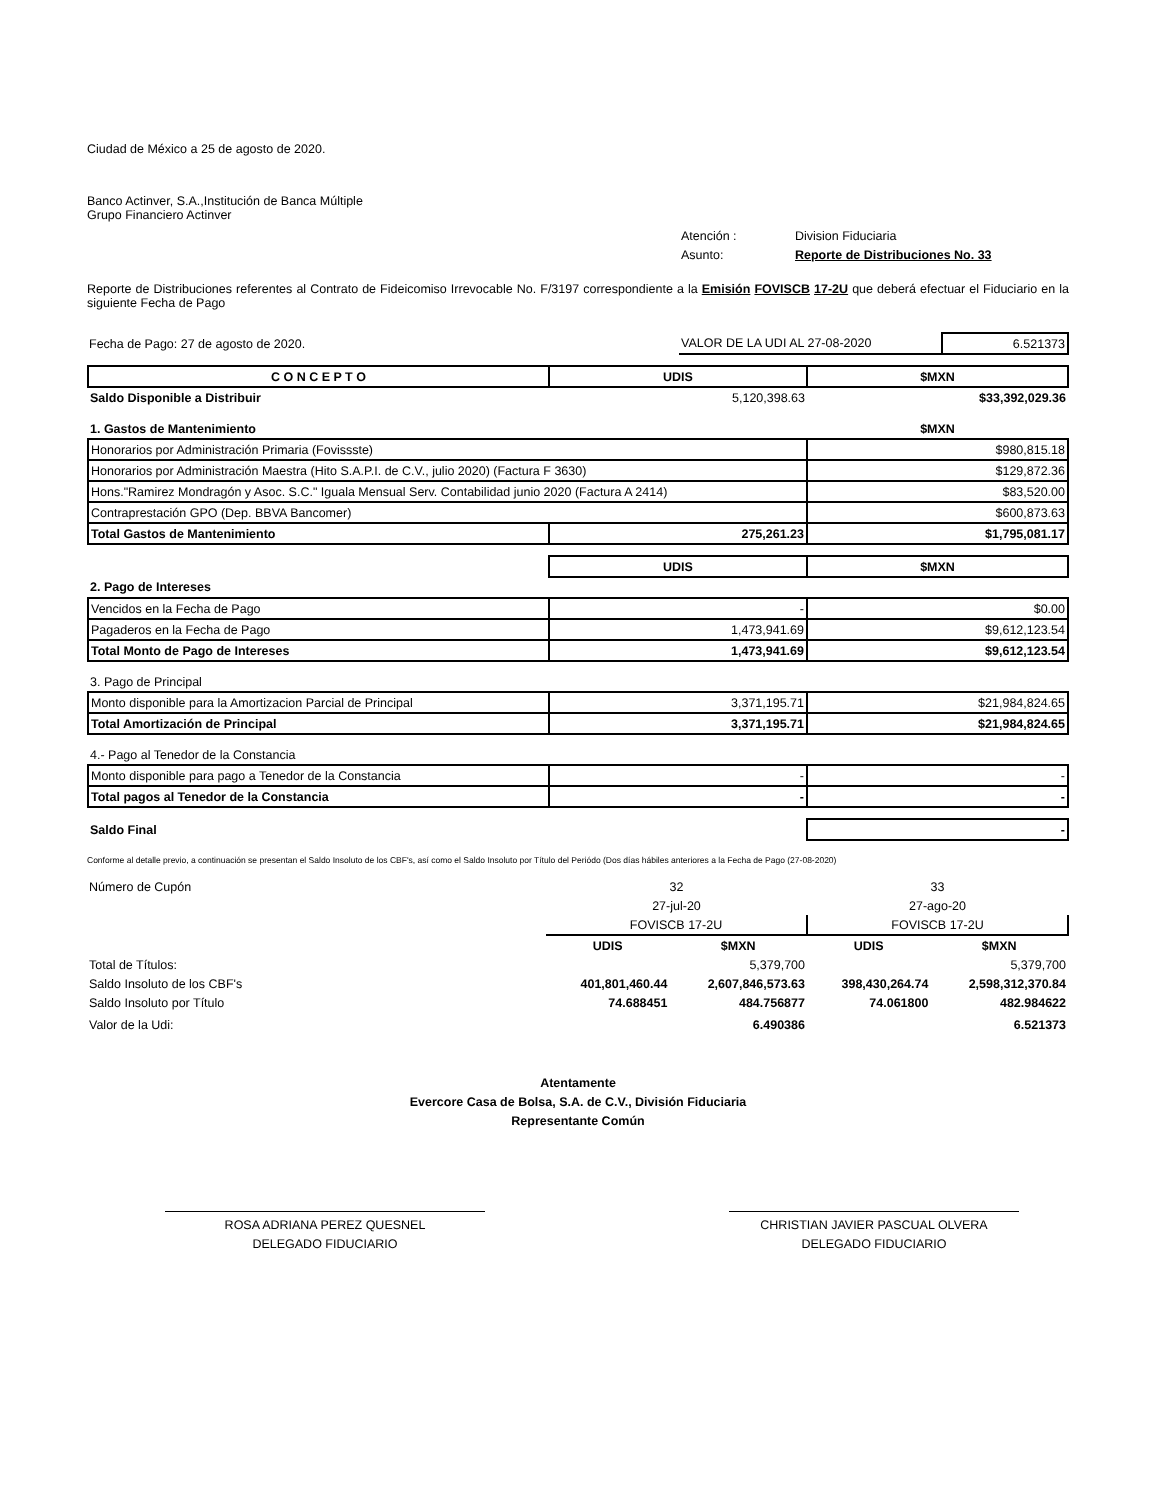Ciudad de México a 25 de agosto de 2020.
Banco Actinver, S.A.,Institución de Banca Múltiple
Grupo Financiero Actinver
| | Atención : | Division Fiduciaria |
| | Asunto: | Reporte de Distribuciones No. 33 |
Reporte de Distribuciones referentes al Contrato de Fideicomiso Irrevocable No. F/3197 correspondiente a la Emisión FOVISCB 17-2U que deberá efectuar el Fiduciario en la siguiente Fecha de Pago
| Fecha de Pago: 27 de agosto de 2020. | VALOR DE LA UDI AL 27-08-2020 | 6.521373 |
| C O N C E P T O | UDIS | $MXN |
| Saldo Disponible a Distribuir | 5,120,398.63 | $33,392,029.36 |
| 1. Gastos de Mantenimiento | | $MXN |
| Honorarios por Administración Primaria (Fovissste) | | $980,815.18 |
| Honorarios por Administración Maestra (Hito S.A.P.I. de C.V., julio 2020) (Factura F 3630) | | $129,872.36 |
| Hons."Ramirez Mondragón y Asoc. S.C." Iguala Mensual Serv. Contabilidad junio 2020 (Factura A 2414) | | $83,520.00 |
| Contraprestación GPO (Dep. BBVA Bancomer) | | $600,873.63 |
| Total Gastos de Mantenimiento | 275,261.23 | $1,795,081.17 |
| | UDIS | $MXN |
| 2. Pago de Intereses | | |
| Vencidos en la Fecha de Pago | - | $0.00 |
| Pagaderos en la Fecha de Pago | 1,473,941.69 | $9,612,123.54 |
| Total Monto de Pago de Intereses | 1,473,941.69 | $9,612,123.54 |
| 3. Pago de Principal | | |
| Monto disponible para la Amortizacion Parcial de Principal | 3,371,195.71 | $21,984,824.65 |
| Total Amortización de Principal | 3,371,195.71 | $21,984,824.65 |
| 4.- Pago al Tenedor de la Constancia | | |
| Monto disponible para pago a Tenedor de la Constancia | - | - |
| Total pagos al Tenedor de la Constancia | - | - |
| Saldo Final | | - |
Conforme al detalle previo, a continuación se presentan el Saldo Insoluto de los CBF's, así como el Saldo Insoluto por Título del Periódo (Dos días hábiles anteriores a la Fecha de Pago (27-08-2020)
| Número de Cupón | 32 | | 33 | |
| | 27-jul-20 | | 27-ago-20 | |
| | FOVISCB 17-2U | | FOVISCB 17-2U | |
| | UDIS | $MXN | UDIS | $MXN |
| Total de Títulos: | | 5,379,700 | | 5,379,700 |
| Saldo Insoluto de los CBF's | 401,801,460.44 | 2,607,846,573.63 | 398,430,264.74 | 2,598,312,370.84 |
| Saldo Insoluto por Título | 74.688451 | 484.756877 | 74.061800 | 482.984622 |
| Valor de la Udi: | | 6.490386 | | 6.521373 |
Atentamente
Evercore Casa de Bolsa, S.A. de C.V., División Fiduciaria
Representante Común
ROSA ADRIANA PEREZ QUESNEL
DELEGADO FIDUCIARIO
CHRISTIAN JAVIER PASCUAL OLVERA
DELEGADO FIDUCIARIO